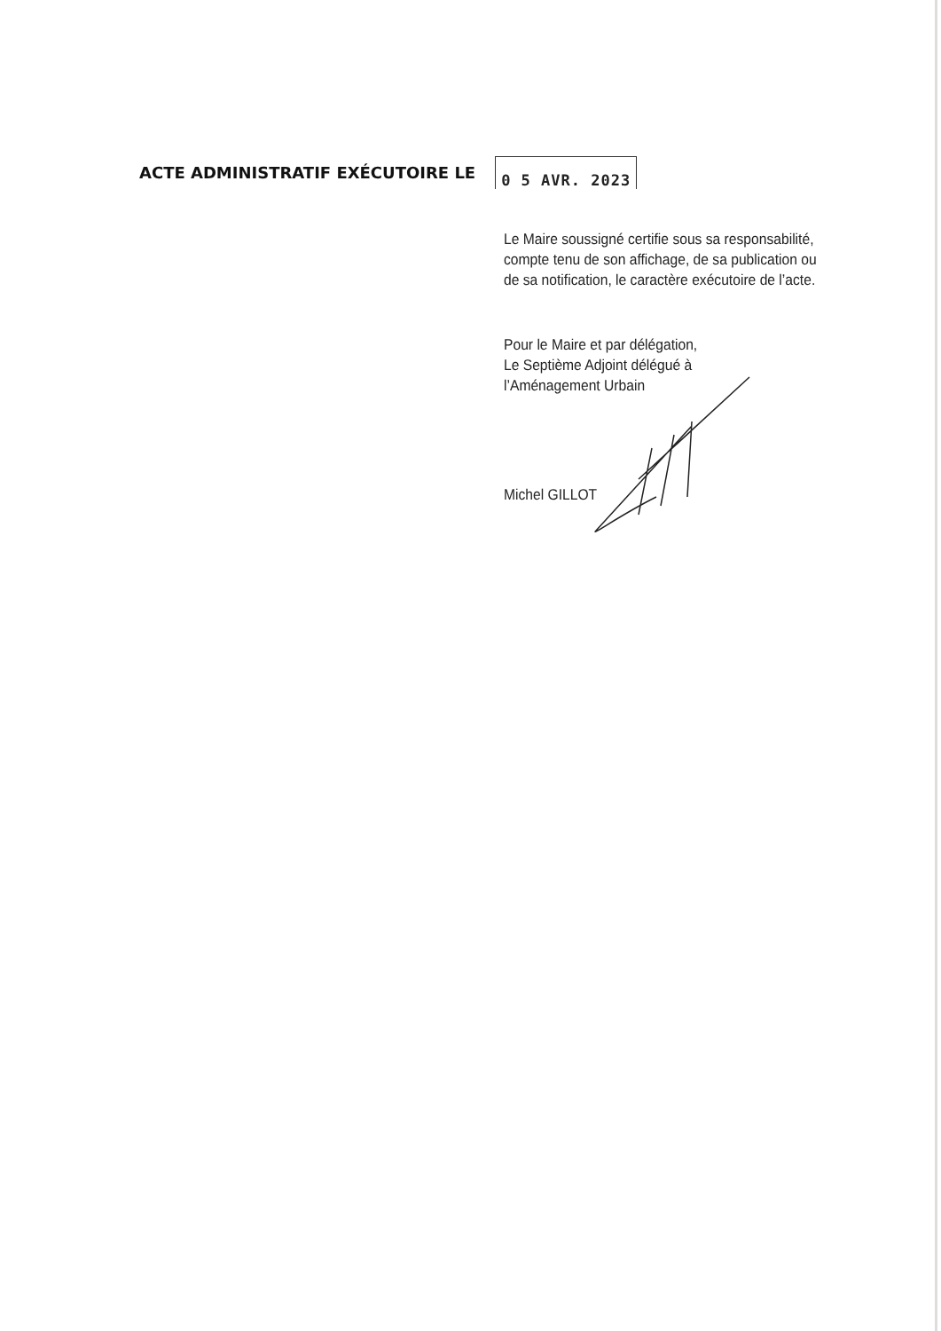ACTE ADMINISTRATIF EXÉCUTOIRE LE
0 5 AVR. 2023
Le Maire soussigné certifie sous sa responsabilité,
compte tenu de son affichage, de sa publication ou
de sa notification, le caractère exécutoire de l’acte.
Pour le Maire et par délégation,
Le Septième Adjoint délégué à
l’Aménagement Urbain
Michel GILLOT